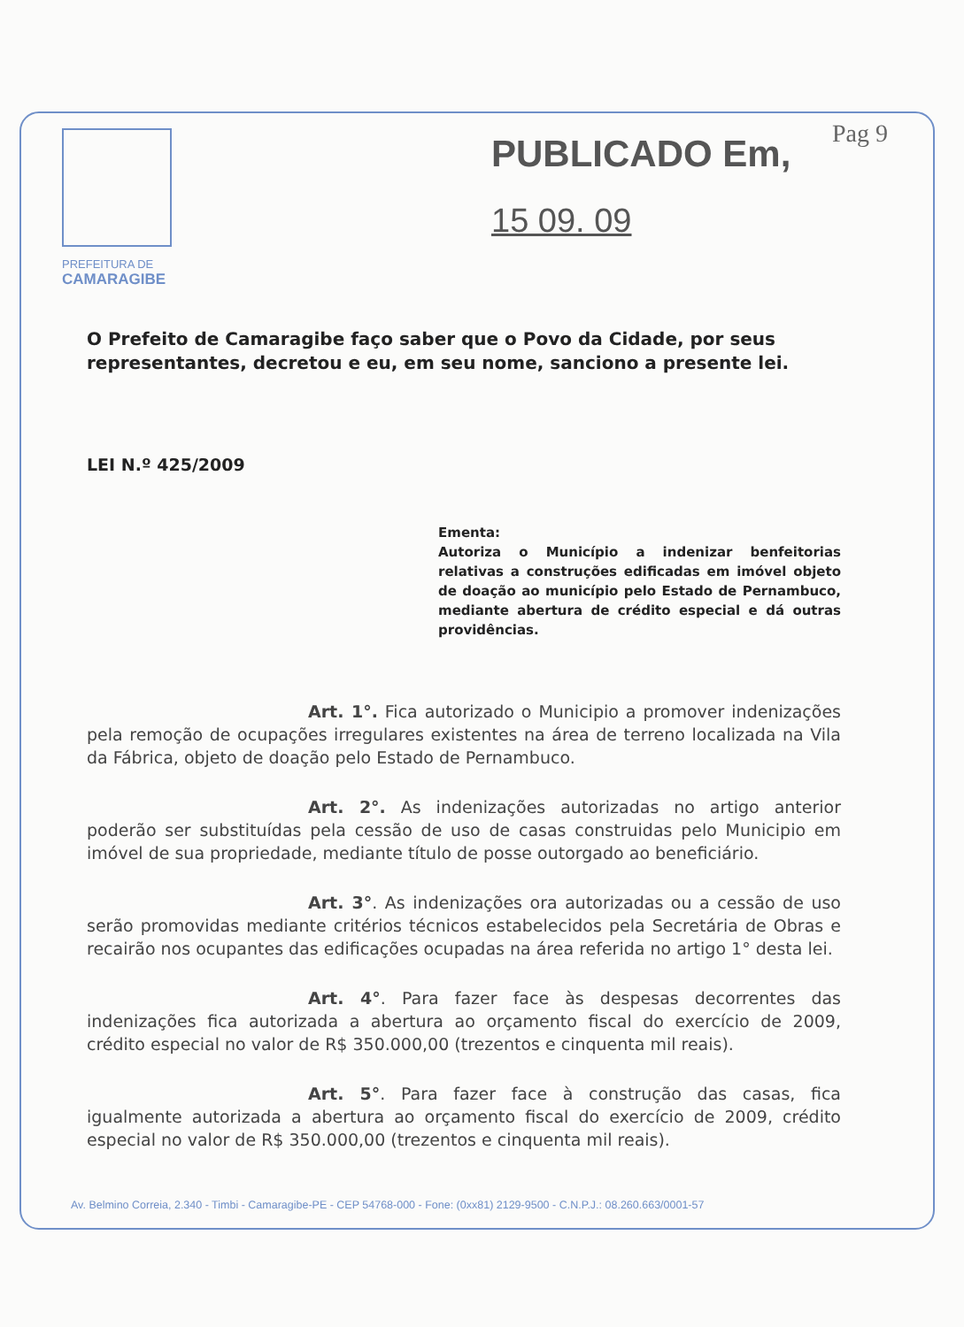PREFEITURA DE
CAMARAGIBE
PUBLICADO Em,
15 09. 09
Pag 9
O Prefeito de Camaragibe faço saber que o Povo da Cidade, por seus representantes, decretou e eu, em seu nome, sanciono a presente lei.
LEI N.º 425/2009
Ementa:
Autoriza o Município a indenizar benfeitorias relativas a construções edificadas em imóvel objeto de doação ao município pelo Estado de Pernambuco, mediante abertura de crédito especial e dá outras providências.
Art. 1°. Fica autorizado o Municipio a promover indenizações pela remoção de ocupações irregulares existentes na área de terreno localizada na Vila da Fábrica, objeto de doação pelo Estado de Pernambuco.
Art. 2°. As indenizações autorizadas no artigo anterior poderão ser substituídas pela cessão de uso de casas construidas pelo Municipio em imóvel de sua propriedade, mediante título de posse outorgado ao beneficiário.
Art. 3°. As indenizações ora autorizadas ou a cessão de uso serão promovidas mediante critérios técnicos estabelecidos pela Secretária de Obras e recairão nos ocupantes das edificações ocupadas na área referida no artigo 1° desta lei.
Art. 4°. Para fazer face às despesas decorrentes das indenizações fica autorizada a abertura ao orçamento fiscal do exercício de 2009, crédito especial no valor de R$ 350.000,00 (trezentos e cinquenta mil reais).
Art. 5°. Para fazer face à construção das casas, fica igualmente autorizada a abertura ao orçamento fiscal do exercício de 2009, crédito especial no valor de R$ 350.000,00 (trezentos e cinquenta mil reais).
Av. Belmino Correia, 2.340 - Timbi - Camaragibe-PE - CEP 54768-000 - Fone: (0xx81) 2129-9500 - C.N.P.J.: 08.260.663/0001-57